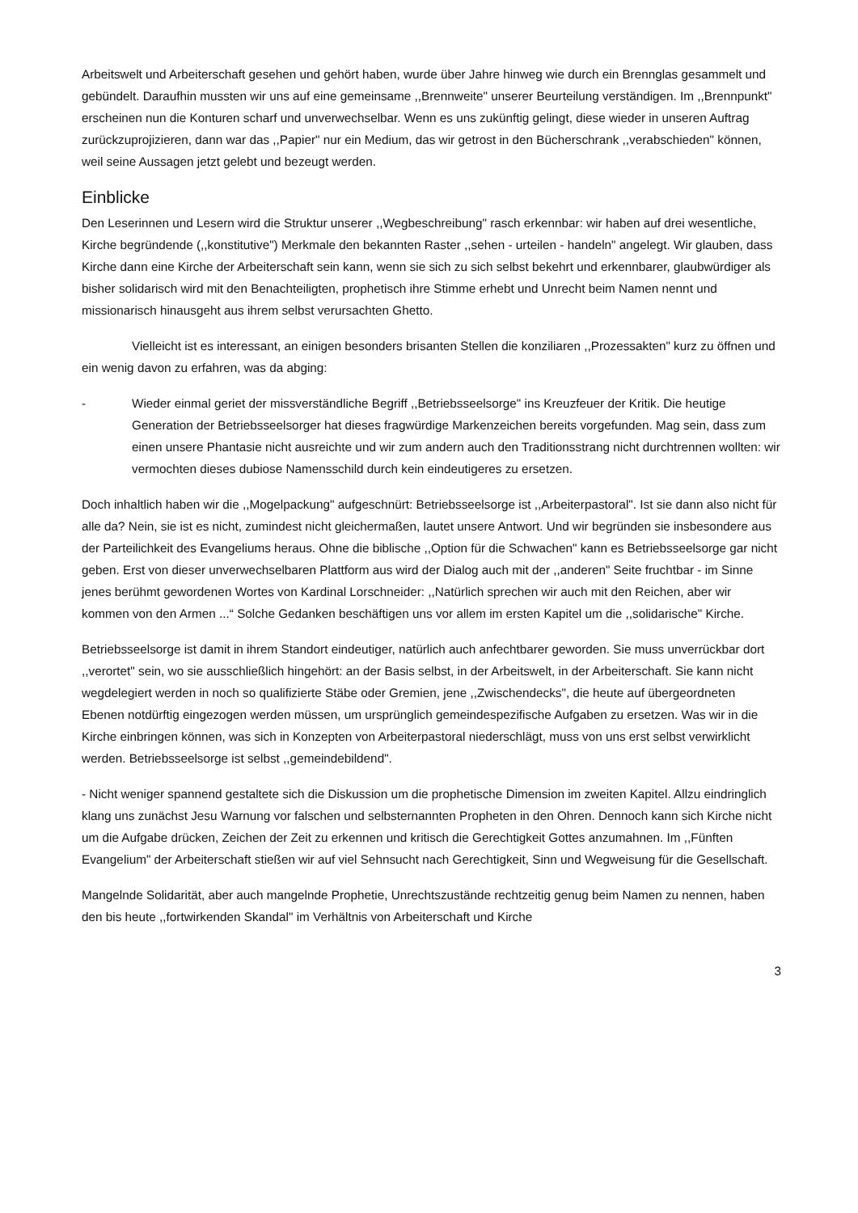Arbeitswelt und Arbeiterschaft gesehen und gehört haben, wurde über Jahre hinweg wie durch ein Brennglas gesammelt und gebündelt. Daraufhin mussten wir uns auf eine gemeinsame ,,Brennweite" unserer Beurteilung verständigen. Im ,,Brennpunkt" erscheinen nun die Konturen scharf und unverwechselbar. Wenn es uns zukünftig gelingt, diese wieder in unseren Auftrag zurückzuprojizieren, dann war das ,,Papier" nur ein Medium, das wir getrost in den Bücherschrank ,,verabschieden" können, weil seine Aussagen jetzt gelebt und bezeugt werden.
Einblicke
Den Leserinnen und Lesern wird die Struktur unserer ,,Wegbeschreibung" rasch erkennbar: wir haben auf drei wesentliche, Kirche begründende (,,konstitutive") Merkmale den bekannten Raster ,,sehen - urteilen - handeln" angelegt. Wir glauben, dass Kirche dann eine Kirche der Arbeiterschaft sein kann, wenn sie sich zu sich selbst bekehrt und erkennbarer, glaubwürdiger als bisher solidarisch wird mit den Benachteiligten, prophetisch ihre Stimme erhebt und Unrecht beim Namen nennt und missionarisch hinausgeht aus ihrem selbst verursachten Ghetto.
Vielleicht ist es interessant, an einigen besonders brisanten Stellen die konziliaren ,,Prozessakten" kurz zu öffnen und ein wenig davon zu erfahren, was da abging:
- Wieder einmal geriet der missverständliche Begriff ,,Betriebsseelsorge" ins Kreuzfeuer der Kritik. Die heutige Generation der Betriebsseelsorger hat dieses fragwürdige Markenzeichen bereits vorgefunden. Mag sein, dass zum einen unsere Phantasie nicht ausreichte und wir zum andern auch den Traditionsstrang nicht durchtrennen wollten: wir vermochten dieses dubiose Namensschild durch kein eindeutigeres zu ersetzen.
Doch inhaltlich haben wir die ,,Mogelpackung" aufgeschnürt: Betriebsseelsorge ist ,,Arbeiterpastoral". Ist sie dann also nicht für alle da? Nein, sie ist es nicht, zumindest nicht gleichermaßen, lautet unsere Antwort. Und wir begründen sie insbesondere aus der Parteilichkeit des Evangeliums heraus. Ohne die biblische ,,Option für die Schwachen" kann es Betriebsseelsorge gar nicht geben. Erst von dieser unverwechselbaren Plattform aus wird der Dialog auch mit der ,,anderen" Seite fruchtbar - im Sinne jenes berühmt gewordenen Wortes von Kardinal Lorschneider: ,,Natürlich sprechen wir auch mit den Reichen, aber wir kommen von den Armen ...“ Solche Gedanken beschäftigen uns vor allem im ersten Kapitel um die ,,solidarische" Kirche.
Betriebsseelsorge ist damit in ihrem Standort eindeutiger, natürlich auch anfechtbarer geworden. Sie muss unverrückbar dort ,,verortet" sein, wo sie ausschließlich hingehört: an der Basis selbst, in der Arbeitswelt, in der Arbeiterschaft. Sie kann nicht wegdelegiert werden in noch so qualifizierte Stäbe oder Gremien, jene ,,Zwischendecks", die heute auf übergeordneten Ebenen notdürftig eingezogen werden müssen, um ursprünglich gemeindespezifische Aufgaben zu ersetzen. Was wir in die Kirche einbringen können, was sich in Konzepten von Arbeiterpastoral niederschlägt, muss von uns erst selbst verwirklicht werden. Betriebsseelsorge ist selbst ,,gemeindebildend".
- Nicht weniger spannend gestaltete sich die Diskussion um die prophetische Dimension im zweiten Kapitel. Allzu eindringlich klang uns zunächst Jesu Warnung vor falschen und selbsternannten Propheten in den Ohren. Dennoch kann sich Kirche nicht um die Aufgabe drücken, Zeichen der Zeit zu erkennen und kritisch die Gerechtigkeit Gottes anzumahnen. Im ,,Fünften Evangelium" der Arbeiterschaft stießen wir auf viel Sehnsucht nach Gerechtigkeit, Sinn und Wegweisung für die Gesellschaft.
Mangelnde Solidarität, aber auch mangelnde Prophetie, Unrechtszustände rechtzeitig genug beim Namen zu nennen, haben den bis heute ,,fortwirkenden Skandal" im Verhältnis von Arbeiterschaft und Kirche
3